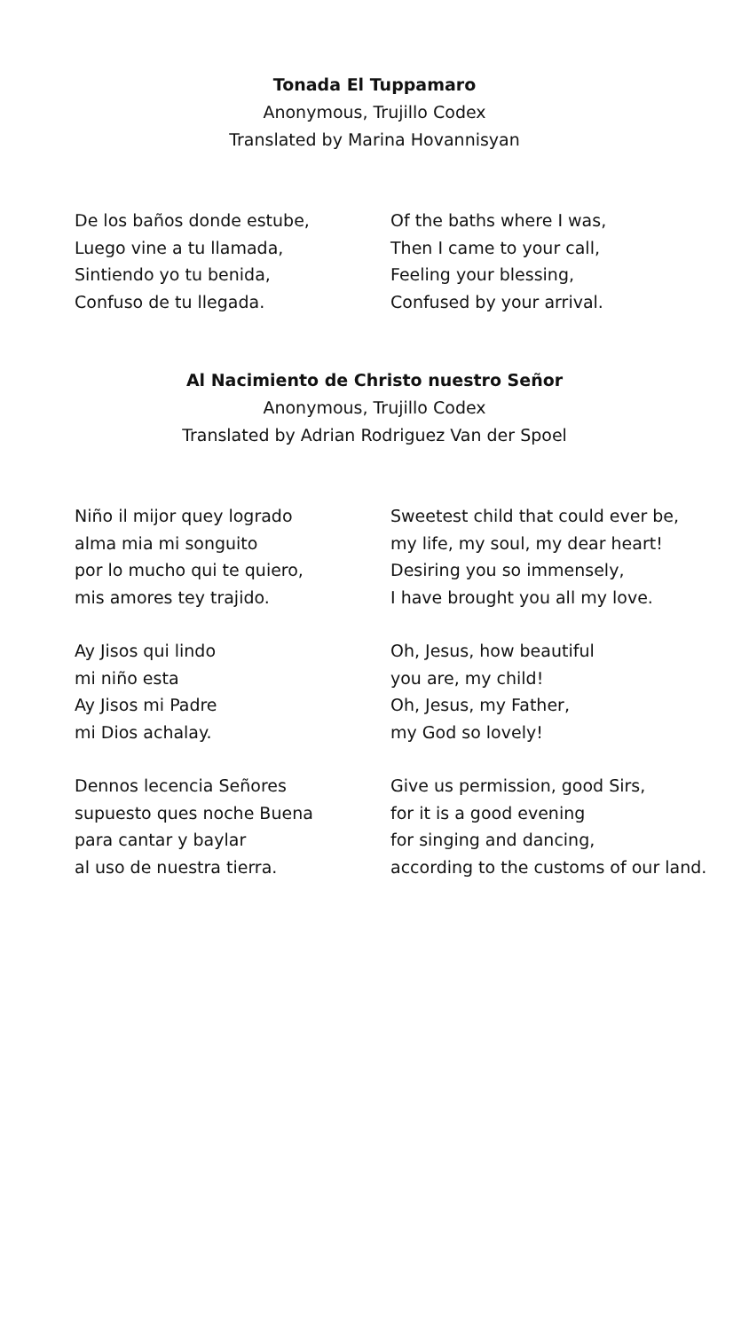Tonada El Tuppamaro
Anonymous, Trujillo Codex
Translated by Marina Hovannisyan
De los baños donde estube,
Luego vine a tu llamada,
Sintiendo yo tu benida,
Confuso de tu llegada.
Of the baths where I was,
Then I came to your call,
Feeling your blessing,
Confused by your arrival.
Al Nacimiento de Christo nuestro Señor
Anonymous, Trujillo Codex
Translated by Adrian Rodriguez Van der Spoel
Niño il mijor quey logrado
alma mia mi songuito
por lo mucho qui te quiero,
mis amores tey trajido.
Sweetest child that could ever be,
my life, my soul, my dear heart!
Desiring you so immensely,
I have brought you all my love.
Ay Jisos qui lindo
mi niño esta
Ay Jisos mi Padre
mi Dios achalay.
Oh, Jesus, how beautiful
you are, my child!
Oh, Jesus, my Father,
my God so lovely!
Dennos lecencia Señores
supuesto ques noche Buena
para cantar y baylar
al uso de nuestra tierra.
Give us permission, good Sirs,
for it is a good evening
for singing and dancing,
according to the customs of our land.